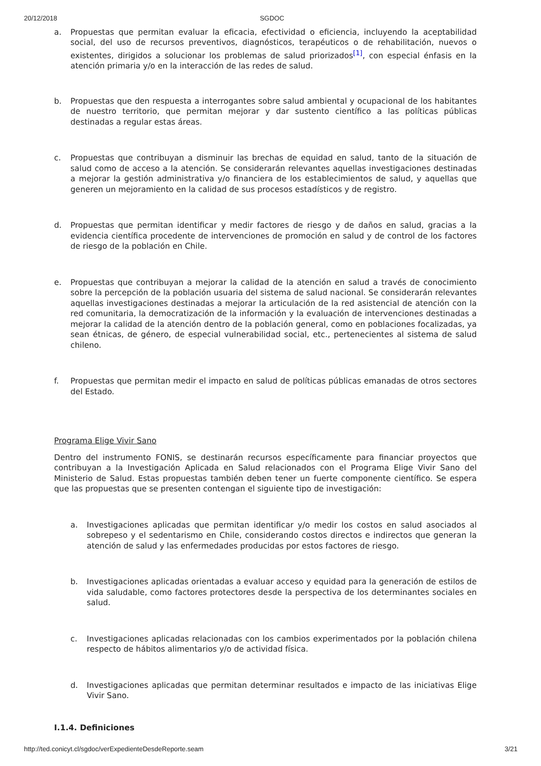20/12/2018 SGDOC
a. Propuestas que permitan evaluar la eficacia, efectividad o eficiencia, incluyendo la aceptabilidad social, del uso de recursos preventivos, diagnósticos, terapéuticos o de rehabilitación, nuevos o existentes, dirigidos a solucionar los problemas de salud priorizados<sup>[1]</sup>, con especial énfasis en la atención primaria y/o en la interacción de las redes de salud.
b. Propuestas que den respuesta a interrogantes sobre salud ambiental y ocupacional de los habitantes de nuestro territorio, que permitan mejorar y dar sustento científico a las políticas públicas destinadas a regular estas áreas.
c. Propuestas que contribuyan a disminuir las brechas de equidad en salud, tanto de la situación de salud como de acceso a la atención. Se considerarán relevantes aquellas investigaciones destinadas a mejorar la gestión administrativa y/o financiera de los establecimientos de salud, y aquellas que generen un mejoramiento en la calidad de sus procesos estadísticos y de registro.
d. Propuestas que permitan identificar y medir factores de riesgo y de daños en salud, gracias a la evidencia científica procedente de intervenciones de promoción en salud y de control de los factores de riesgo de la población en Chile.
e. Propuestas que contribuyan a mejorar la calidad de la atención en salud a través de conocimiento sobre la percepción de la población usuaria del sistema de salud nacional. Se considerarán relevantes aquellas investigaciones destinadas a mejorar la articulación de la red asistencial de atención con la red comunitaria, la democratización de la información y la evaluación de intervenciones destinadas a mejorar la calidad de la atención dentro de la población general, como en poblaciones focalizadas, ya sean étnicas, de género, de especial vulnerabilidad social, etc., pertenecientes al sistema de salud chileno.
f. Propuestas que permitan medir el impacto en salud de políticas públicas emanadas de otros sectores del Estado.
Programa Elige Vivir Sano
Dentro del instrumento FONIS, se destinarán recursos específicamente para financiar proyectos que contribuyan a la Investigación Aplicada en Salud relacionados con el Programa Elige Vivir Sano del Ministerio de Salud. Estas propuestas también deben tener un fuerte componente científico. Se espera que las propuestas que se presenten contengan el siguiente tipo de investigación:
a. Investigaciones aplicadas que permitan identificar y/o medir los costos en salud asociados al sobrepeso y el sedentarismo en Chile, considerando costos directos e indirectos que generan la atención de salud y las enfermedades producidas por estos factores de riesgo.
b. Investigaciones aplicadas orientadas a evaluar acceso y equidad para la generación de estilos de vida saludable, como factores protectores desde la perspectiva de los determinantes sociales en salud.
c. Investigaciones aplicadas relacionadas con los cambios experimentados por la población chilena respecto de hábitos alimentarios y/o de actividad física.
d. Investigaciones aplicadas que permitan determinar resultados e impacto de las iniciativas Elige Vivir Sano.
I.1.4. Definiciones
http://ted.conicyt.cl/sgdoc/verExpedienteDesdeReporte.seam 3/21